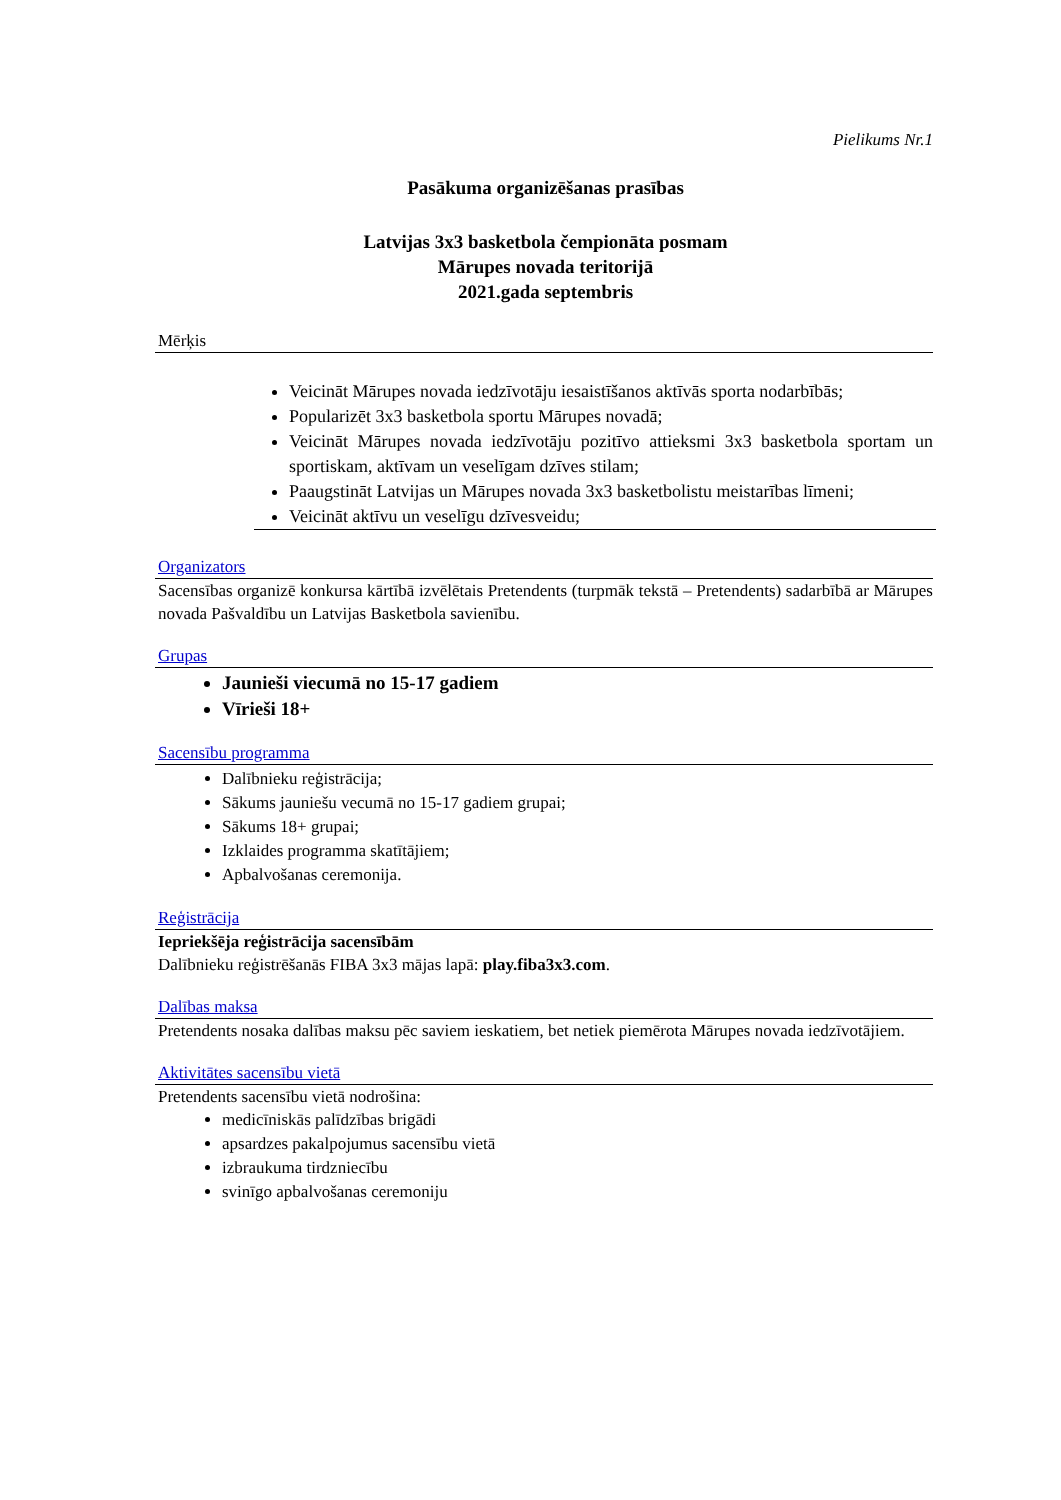Pielikums Nr.1
Pasākuma organizēšanas prasības
Latvijas 3x3 basketbola čempionāta posmam
Mārupes novada teritorijā
2021.gada septembris
Mērķis
Veicināt Mārupes novada iedzīvotāju iesaistīšanos aktīvās sporta nodarbībās;
Popularizēt 3x3 basketbola sportu Mārupes novadā;
Veicināt Mārupes novada iedzīvotāju pozitīvo attieksmi 3x3 basketbola sportam un sportiskam, aktīvam un veselīgam dzīves stilam;
Paaugstināt Latvijas un Mārupes novada 3x3 basketbolistu meistarības līmeni;
Veicināt aktīvu un veselīgu dzīvesveidu;
Organizators
Sacensības organizē konkursa kārtībā izvēlētais Pretendents (turpmāk tekstā – Pretendents) sadarbībā ar Mārupes novada Pašvaldību un Latvijas Basketbola savienību.
Grupas
Jaunieši viecumā no 15-17 gadiem
Vīrieši 18+
Sacensību programma
Dalībnieku reģistrācija;
Sākums jauniešu vecumā no 15-17 gadiem grupai;
Sākums 18+ grupai;
Izklaides programma skatītājiem;
Apbalvošanas ceremonija.
Reģistrācija
Iepriekšēja reģistrācija sacensībām
Dalībnieku reģistrēšanās FIBA 3x3 mājas lapā: play.fiba3x3.com.
Dalības maksa
Pretendents nosaka dalības maksu pēc saviem ieskatiem, bet netiek piemērota Mārupes novada iedzīvotājiem.
Aktivitātes sacensību vietā
Pretendents sacensību vietā nodrošina:
medicīniskās palīdzības brigādi
apsardzes pakalpojumus sacensību vietā
izbraukuma tirdzniecību
svinīgo apbalvošanas ceremoniju